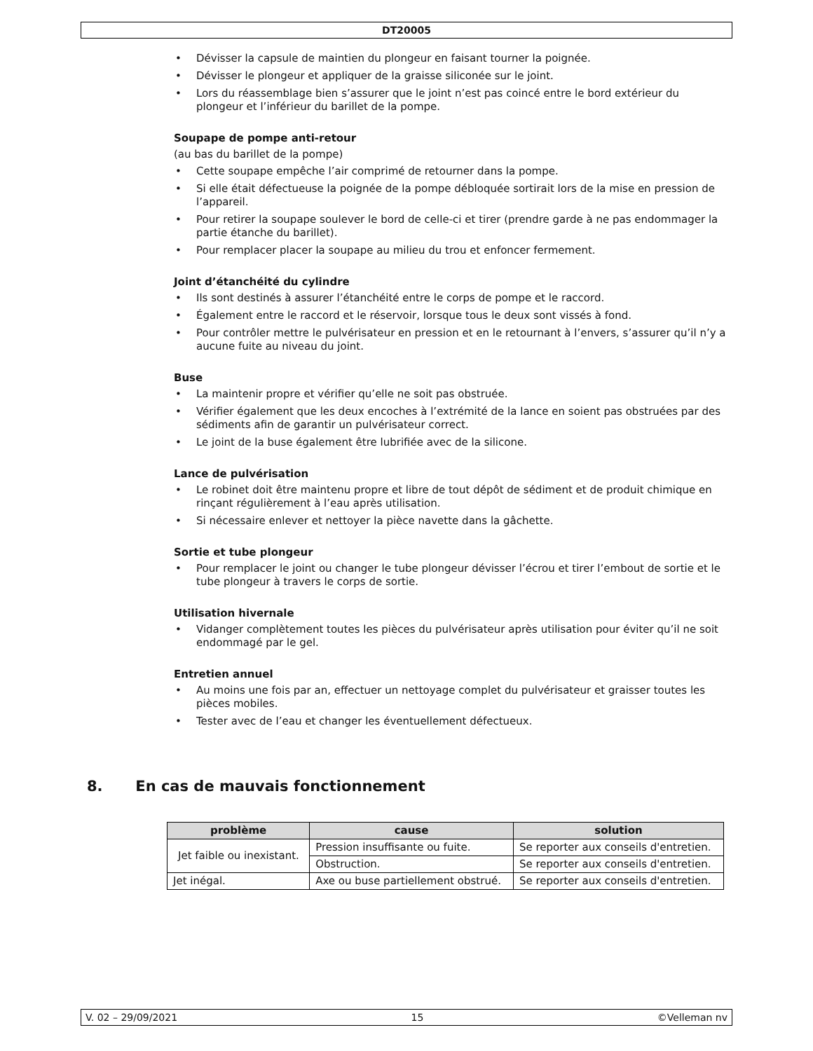DT20005
• Dévisser la capsule de maintien du plongeur en faisant tourner la poignée.
• Dévisser le plongeur et appliquer de la graisse siliconée sur le joint.
• Lors du réassemblage bien s’assurer que le joint n’est pas coincé entre le bord extérieur du plongeur et l’inférieur du barillet de la pompe.
Soupape de pompe anti-retour
(au bas du barillet de la pompe)
• Cette soupape empêche l’air comprimé de retourner dans la pompe.
• Si elle était défectueuse la poignée de la pompe débloquée sortirait lors de la mise en pression de l’appareil.
• Pour retirer la soupape soulever le bord de celle-ci et tirer (prendre garde à ne pas endommager la partie étanche du barillet).
• Pour remplacer placer la soupape au milieu du trou et enfoncer fermement.
Joint d’étanchéité du cylindre
• Ils sont destinés à assurer l’étanchéité entre le corps de pompe et le raccord.
• Également entre le raccord et le réservoir, lorsque tous le deux sont vissés à fond.
• Pour contrôler mettre le pulvérisateur en pression et en le retournant à l’envers, s’assurer qu’il n’y a aucune fuite au niveau du joint.
Buse
• La maintenir propre et vérifier qu’elle ne soit pas obstruée.
• Vérifier également que les deux encoches à l’extrémité de la lance en soient pas obstruées par des sédiments afin de garantir un pulvérisateur correct.
• Le joint de la buse également être lubrifiée avec de la silicone.
Lance de pulvérisation
• Le robinet doit être maintenu propre et libre de tout dépôt de sédiment et de produit chimique en rinçant régulièrement à l’eau après utilisation.
• Si nécessaire enlever et nettoyer la pièce navette dans la gâchette.
Sortie et tube plongeur
• Pour remplacer le joint ou changer le tube plongeur dévisser l’écrou et tirer l’embout de sortie et le tube plongeur à travers le corps de sortie.
Utilisation hivernale
• Vidanger complètement toutes les pièces du pulvérisateur après utilisation pour éviter qu’il ne soit endommagé par le gel.
Entretien annuel
• Au moins une fois par an, effectuer un nettoyage complet du pulvérisateur et graisser toutes les pièces mobiles.
• Tester avec de l’eau et changer les éventuellement défectueux.
8. En cas de mauvais fonctionnement
| problème | cause | solution |
| --- | --- | --- |
| Jet faible ou inexistant. | Pression insuffisante ou fuite. | Se reporter aux conseils d'entretien. |
| | Obstruction. | Se reporter aux conseils d'entretien. |
| Jet inégal. | Axe ou buse partiellement obstrué. | Se reporter aux conseils d'entretien. |
V. 02 – 29/09/2021 15 ©Velleman nv